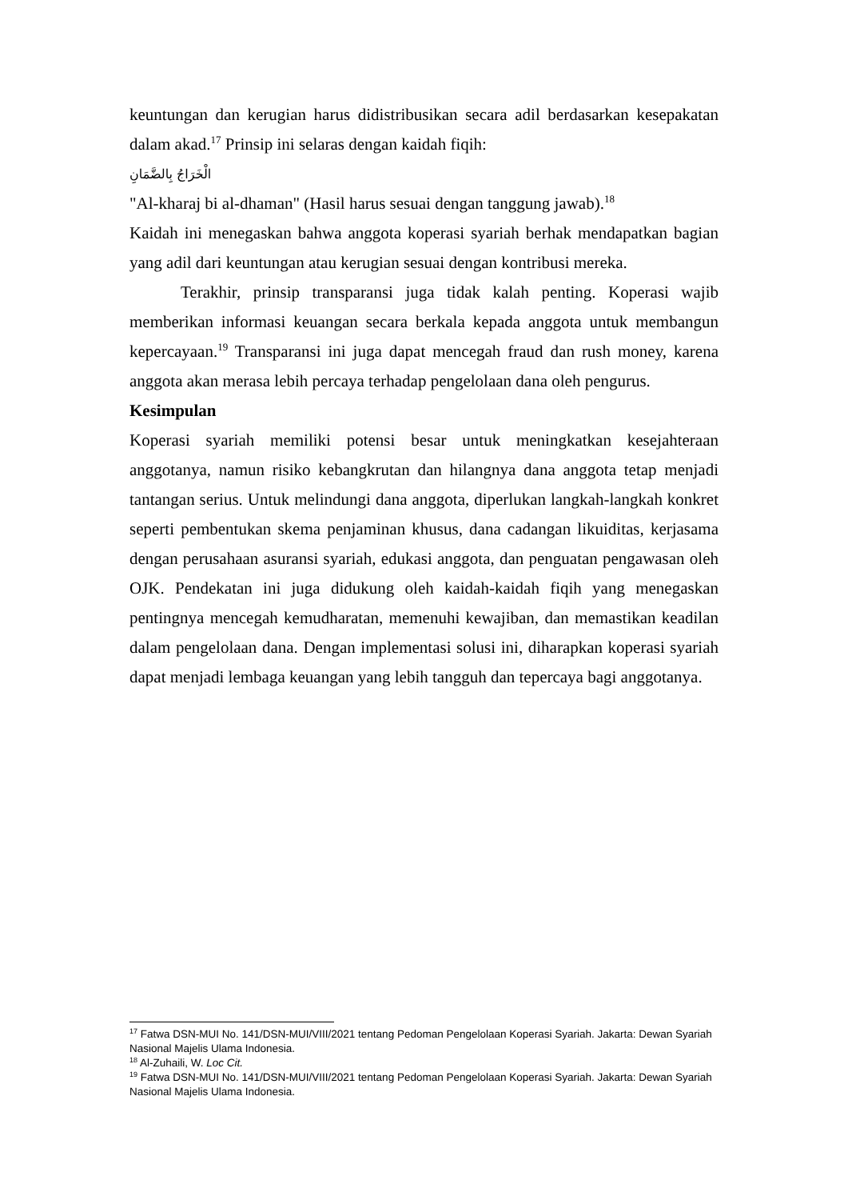keuntungan dan kerugian harus didistribusikan secara adil berdasarkan kesepakatan dalam akad.<sup>17</sup> Prinsip ini selaras dengan kaidah fiqih:
الْخَرَاجُ بِالضَّمَانِ
"Al-kharaj bi al-dhaman" (Hasil harus sesuai dengan tanggung jawab).<sup>18</sup>
Kaidah ini menegaskan bahwa anggota koperasi syariah berhak mendapatkan bagian yang adil dari keuntungan atau kerugian sesuai dengan kontribusi mereka.
Terakhir, prinsip transparansi juga tidak kalah penting. Koperasi wajib memberikan informasi keuangan secara berkala kepada anggota untuk membangun kepercayaan.<sup>19</sup> Transparansi ini juga dapat mencegah fraud dan rush money, karena anggota akan merasa lebih percaya terhadap pengelolaan dana oleh pengurus.
Kesimpulan
Koperasi syariah memiliki potensi besar untuk meningkatkan kesejahteraan anggotanya, namun risiko kebangkrutan dan hilangnya dana anggota tetap menjadi tantangan serius. Untuk melindungi dana anggota, diperlukan langkah-langkah konkret seperti pembentukan skema penjaminan khusus, dana cadangan likuiditas, kerjasama dengan perusahaan asuransi syariah, edukasi anggota, dan penguatan pengawasan oleh OJK. Pendekatan ini juga didukung oleh kaidah-kaidah fiqih yang menegaskan pentingnya mencegah kemudharatan, memenuhi kewajiban, dan memastikan keadilan dalam pengelolaan dana. Dengan implementasi solusi ini, diharapkan koperasi syariah dapat menjadi lembaga keuangan yang lebih tangguh dan tepercaya bagi anggotanya.
<sup>17</sup> Fatwa DSN-MUI No. 141/DSN-MUI/VIII/2021 tentang Pedoman Pengelolaan Koperasi Syariah. Jakarta: Dewan Syariah Nasional Majelis Ulama Indonesia.
<sup>18</sup> Al-Zuhaili, W. Loc Cit.
<sup>19</sup> Fatwa DSN-MUI No. 141/DSN-MUI/VIII/2021 tentang Pedoman Pengelolaan Koperasi Syariah. Jakarta: Dewan Syariah Nasional Majelis Ulama Indonesia.